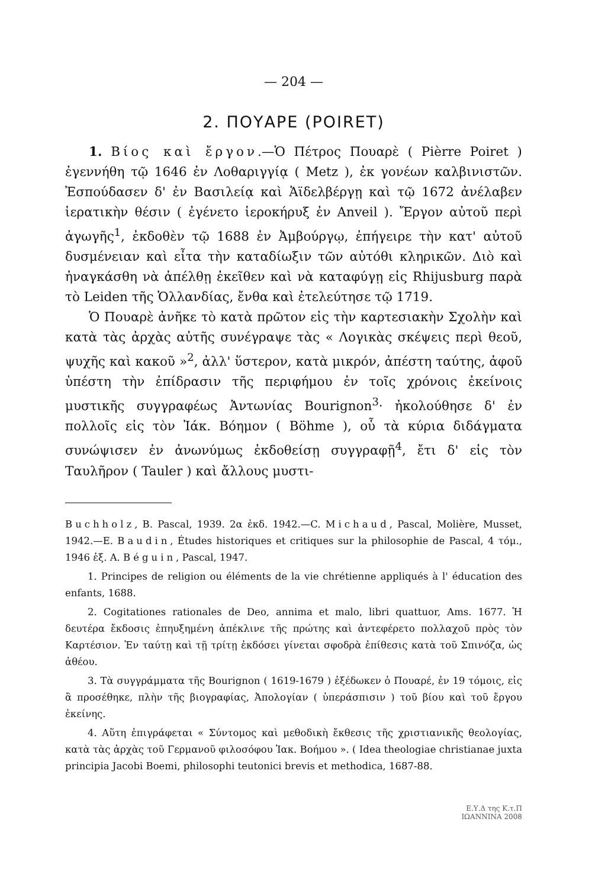— 204 —
2. ΠΟΥΑΡΕ (POIRET)
1. Βίος καὶ ἔργον.—Ὁ Πέτρος Πουαρὲ ( Pièrre Poiret ) ἐγεννήθη τῷ 1646 ἐν Λοθαριγγίᾳ ( Metz ), ἐκ γονέων καλβινιστῶν. Ἐσπούδασεν δ' ἐν Βασιλείᾳ καὶ Ἁϊδελβέργῃ καὶ τῷ 1672 ἀνέλαβεν ἱερατικὴν θέσιν ( ἐγένετο ἱεροκήρυξ ἐν Anveil ). Ἔργον αὐτοῦ περὶ ἀγωγῆς<sup>1</sup>, ἐκδοθὲν τῷ 1688 ἐν Ἀμβούργῳ, ἐπήγειρε τὴν κατ' αὐτοῦ δυσμένειαν καὶ εἶτα τὴν καταδίωξιν τῶν αὐτόθι κληρικῶν. Διὸ καὶ ἠναγκάσθη νὰ ἀπέλθῃ ἐκεῖθεν καὶ νὰ καταφύγῃ εἰς Rhijusburg παρὰ τὸ Leiden τῆς Ὁλλανδίας, ἔνθα καὶ ἐτελεύτησε τῷ 1719.
Ὁ Πουαρὲ ἀνῆκε τὸ κατὰ πρῶτον εἰς τὴν καρτεσιακὴν Σχολὴν καὶ κατὰ τὰς ἀρχὰς αὐτῆς συνέγραψε τὰς « Λογικὰς σκέψεις περὶ θεοῦ, ψυχῆς καὶ κακοῦ »<sup>2</sup>, ἀλλ' ὕστερον, κατὰ μικρόν, ἀπέστη ταύτης, ἀφοῦ ὑπέστη τὴν ἐπίδρασιν τῆς περιφήμου ἐν τοῖς χρόνοις ἐκείνοις μυστικῆς συγγραφέως Ἀντωνίας Bourignon<sup>3</sup>· ἠκολούθησε δ' ἐν πολλοῖς εἰς τὸν Ἰάκ. Βόημον ( Böhme ), οὗ τὰ κύρια διδάγματα συνώψισεν ἐν ἀνωνύμως ἐκδοθείσῃ συγγραφῇ<sup>4</sup>, ἔτι δ' εἰς τὸν Ταυλῆρον ( Tauler ) καὶ ἄλλους μυστι-
Buchholz, B. Pascal, 1939. 2α ἐκδ. 1942.—C. Michaud, Pascal, Molière, Musset, 1942.—E. Baudin, Études historiques et critiques sur la philosophie de Pascal, 4 τόμ., 1946 ἑξ. A. Béguin, Pascal, 1947.
1. Principes de religion ou éléments de la vie chrétienne appliqués à l' éducation des enfants, 1688.
2. Cogitationes rationales de Deo, annima et malo, libri quattuor, Ams. 1677. Ἡ δευτέρα ἔκδοσις ἐπηυξημένη ἀπέκλινε τῆς πρώτης καὶ ἀντεφέρετο πολλαχοῦ πρὸς τὸν Καρτέσιον. Ἐν ταύτῃ καὶ τῇ τρίτῃ ἐκδόσει γίνεται σφοδρὰ ἐπίθεσις κατὰ τοῦ Σπινόζα, ὡς ἀθέου.
3. Τὰ συγγράμματα τῆς Bourignon ( 1619-1679 ) ἐξέδωκεν ὁ Πουαρέ, ἐν 19 τόμοις, εἰς ἃ προσέθηκε, πλὴν τῆς βιογραφίας, Ἀπολογίαν ( ὑπεράσπισιν ) τοῦ βίου καὶ τοῦ ἔργου ἐκείνης.
4. Αὕτη ἐπιγράφεται « Σύντομος καὶ μεθοδικὴ ἔκθεσις τῆς χριστιανικῆς θεολογίας, κατὰ τὰς ἀρχὰς τοῦ Γερμανοῦ φιλοσόφου Ἰακ. Βοήμου ». ( Idea theologiae christianae juxta principia Jacobi Boemi, philosophi teutonici brevis et methodica, 1687-88.
Ε.Υ.Δ της Κ.τ.Π
ΙΩΑΝΝΙΝΑ 2008